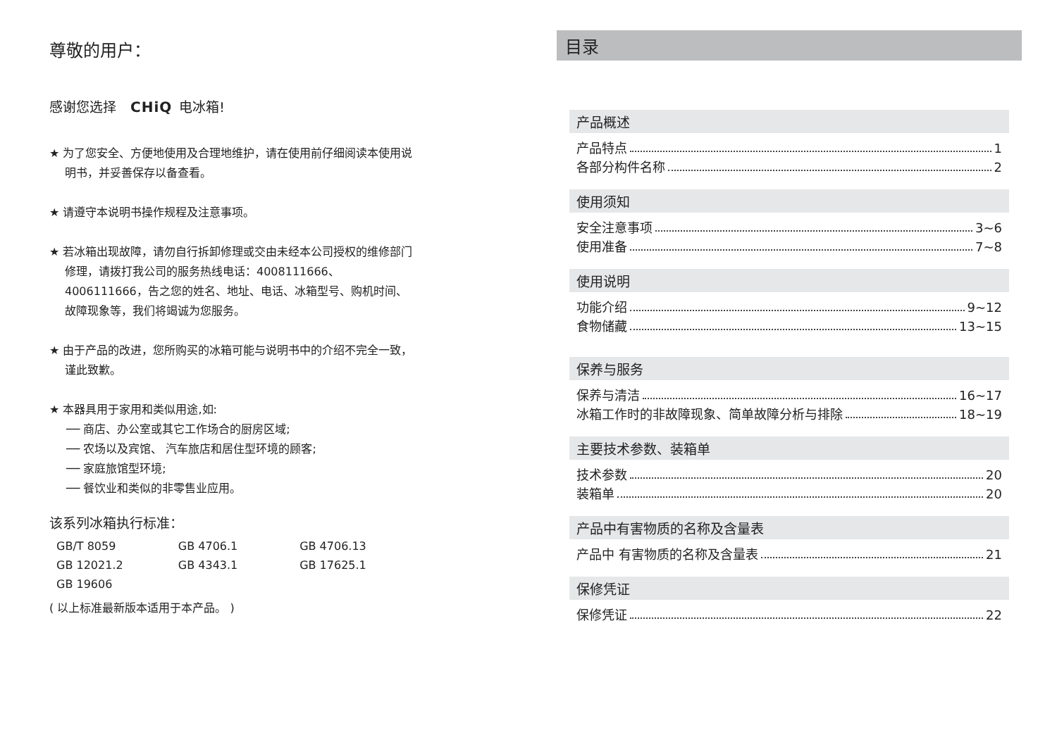尊敬的用户：
感谢您选择 CHiQ 电冰箱!
★ 为了您安全、方便地使用及合理地维护，请在使用前仔细阅读本使用说明书，并妥善保存以备查看。
★ 请遵守本说明书操作规程及注意事项。
★ 若冰箱出现故障，请勿自行拆卸修理或交由未经本公司授权的维修部门修理，请拨打我公司的服务热线电话：4008111666、4006111666，告之您的姓名、地址、电话、冰箱型号、购机时间、故障现象等，我们将竭诚为您服务。
★ 由于产品的改进，您所购买的冰箱可能与说明书中的介绍不完全一致，谨此致歉。
★ 本器具用于家用和类似用途,如:
── 商店、办公室或其它工作场合的厨房区域;
── 农场以及宾馆、 汽车旅店和居住型环境的顾客;
── 家庭旅馆型环境;
── 餐饮业和类似的非零售业应用。
该系列冰箱执行标准：
| GB/T 8059 | GB 4706.1 | GB 4706.13 |
| GB 12021.2 | GB 4343.1 | GB 17625.1 |
| GB 19606 | | |
( 以上标准最新版本适用于本产品。 )
目录
产品概述
产品特点 1
各部分构件名称 2
使用须知
安全注意事项 3~6
使用准备 7~8
使用说明
功能介绍 9~12
食物储藏 13~15
保养与服务
保养与清洁 16~17
冰箱工作时的非故障现象、简单故障分析与排除 18~19
主要技术参数、装箱单
技术参数 20
装箱单 20
产品中有害物质的名称及含量表
产品中 有害物质的名称及含量表 21
保修凭证
保修凭证 22